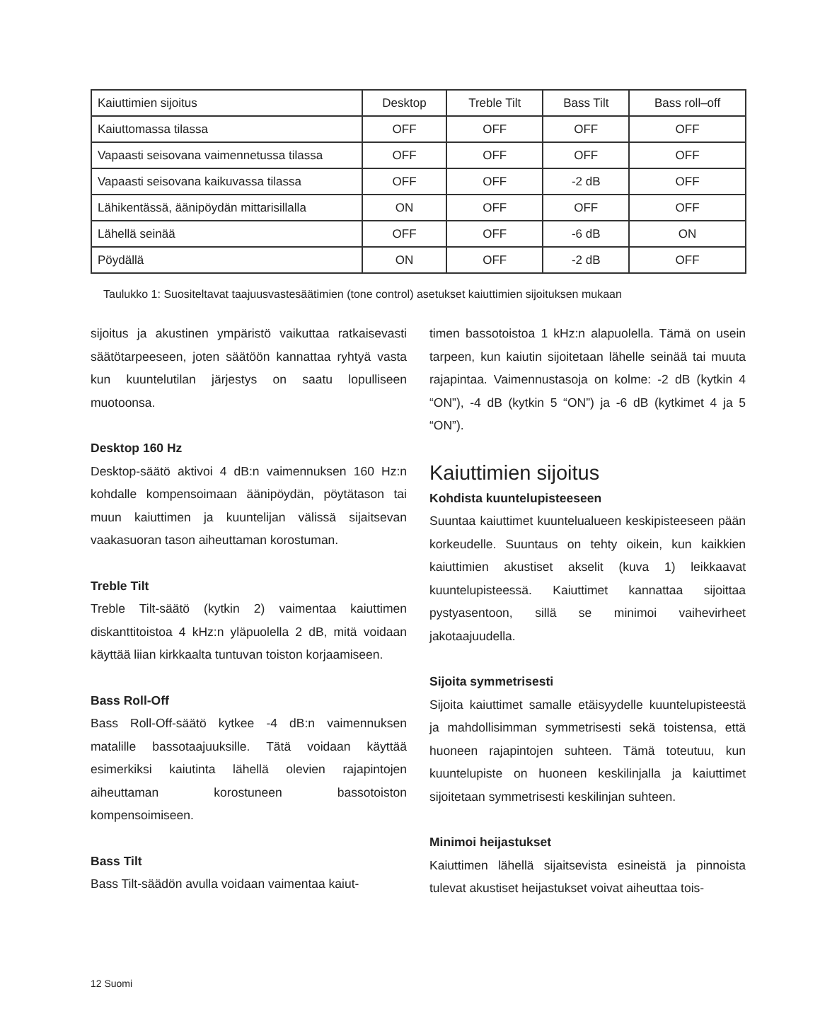| Kaiuttimien sijoitus | Desktop | Treble Tilt | Bass Tilt | Bass roll–off |
| Kaiuttomassa tilassa | OFF | OFF | OFF | OFF |
| Vapaasti seisovana vaimennetussa tilassa | OFF | OFF | OFF | OFF |
| Vapaasti seisovana kaikuvassa tilassa | OFF | OFF | -2 dB | OFF |
| Lähikentässä, äänipöydän mittarisillalla | ON | OFF | OFF | OFF |
| Lähellä seinää | OFF | OFF | -6 dB | ON |
| Pöydällä | ON | OFF | -2 dB | OFF |
Taulukko 1: Suositeltavat taajuusvastesäätimien (tone control) asetukset kaiuttimien sijoituksen mukaan
sijoitus ja akustinen ympäristö vaikuttaa ratkaisevasti säätötarpeeseen, joten säätöön kannattaa ryhtyä vasta kun kuuntelutilan järjestys on saatu lopulliseen muotoonsa.
Desktop 160 Hz
Desktop-säätö aktivoi 4 dB:n vaimennuksen 160 Hz:n kohdalle kompensoimaan äänipöydän, pöytätason tai muun kaiuttimen ja kuuntelijan välissä sijaitsevan vaakasuoran tason aiheuttaman korostuman.
Treble Tilt
Treble Tilt-säätö (kytkin 2) vaimentaa kaiuttimen diskanttitoistoa 4 kHz:n yläpuolella 2 dB, mitä voidaan käyttää liian kirkkaalta tuntuvan toiston korjaamiseen.
Bass Roll-Off
Bass Roll-Off-säätö kytkee -4 dB:n vaimennuksen matalille bassotaajuuksille. Tätä voidaan käyttää esimerkiksi kaiutinta lähellä olevien rajapintojen aiheuttaman korostuneen bassotoiston kompensoimiseen.
Bass Tilt
Bass Tilt-säädön avulla voidaan vaimentaa kaiut-
timen bassotoistoa 1 kHz:n alapuolella. Tämä on usein tarpeen, kun kaiutin sijoitetaan lähelle seinää tai muuta rajapintaa. Vaimennustasoja on kolme: -2 dB (kytkin 4 “ON”), -4 dB (kytkin 5 “ON”) ja -6 dB (kytkimet 4 ja 5 “ON”).
Kaiuttimien sijoitus
Kohdista kuuntelupisteeseen
Suuntaa kaiuttimet kuuntelualueen keskipisteeseen pään korkeudelle. Suuntaus on tehty oikein, kun kaikkien kaiuttimien akustiset akselit (kuva 1) leikkaavat kuuntelupisteessä. Kaiuttimet kannattaa sijoittaa pystyasentoon, sillä se minimoi vaihevirheet jakotaajuudella.
Sijoita symmetrisesti
Sijoita kaiuttimet samalle etäisyydelle kuuntelupisteestä ja mahdollisimman symmetrisesti sekä toistensa, että huoneen rajapintojen suhteen. Tämä toteutuu, kun kuuntelupiste on huoneen keskilinjalla ja kaiuttimet sijoitetaan symmetrisesti keskilinjan suhteen.
Minimoi heijastukset
Kaiuttimen lähellä sijaitsevista esineistä ja pinnoista tulevat akustiset heijastukset voivat aiheuttaa tois-
12 Suomi